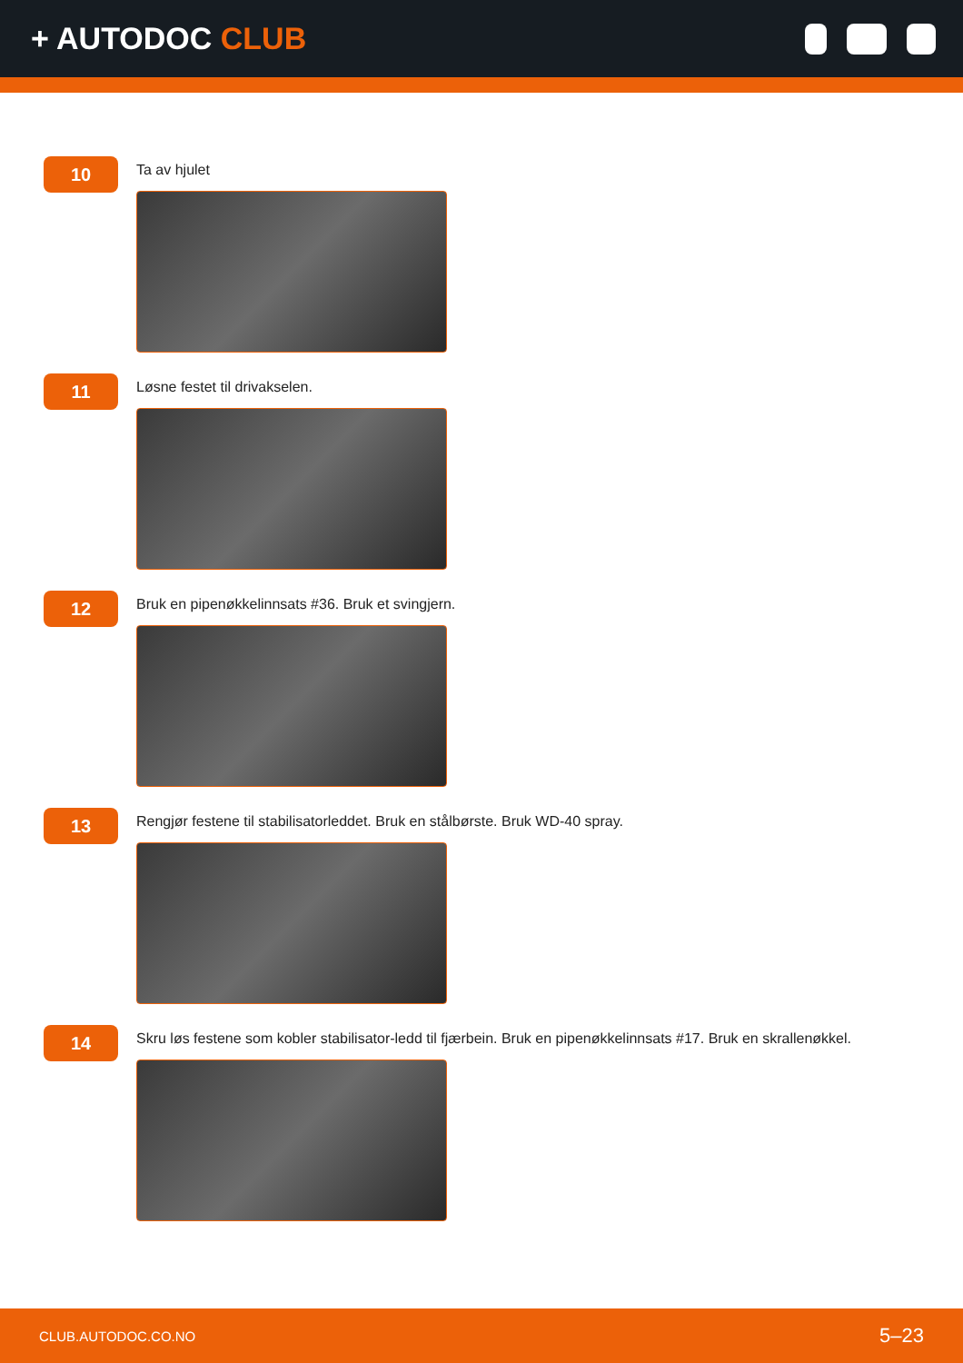+ AUTODOC CLUB
10
Ta av hjulet
11
Løsne festet til drivakselen.
12
Bruk en pipenøkkelinnsats #36. Bruk et svingjern.
13
Rengjør festene til stabilisatorleddet. Bruk en stålbørste. Bruk WD-40 spray.
14
Skru løs festene som kobler stabilisator-ledd til fjærbein. Bruk en pipenøkkelinnsats #17. Bruk en skrallenøkkel.
CLUB.AUTODOC.CO.NO 5–23